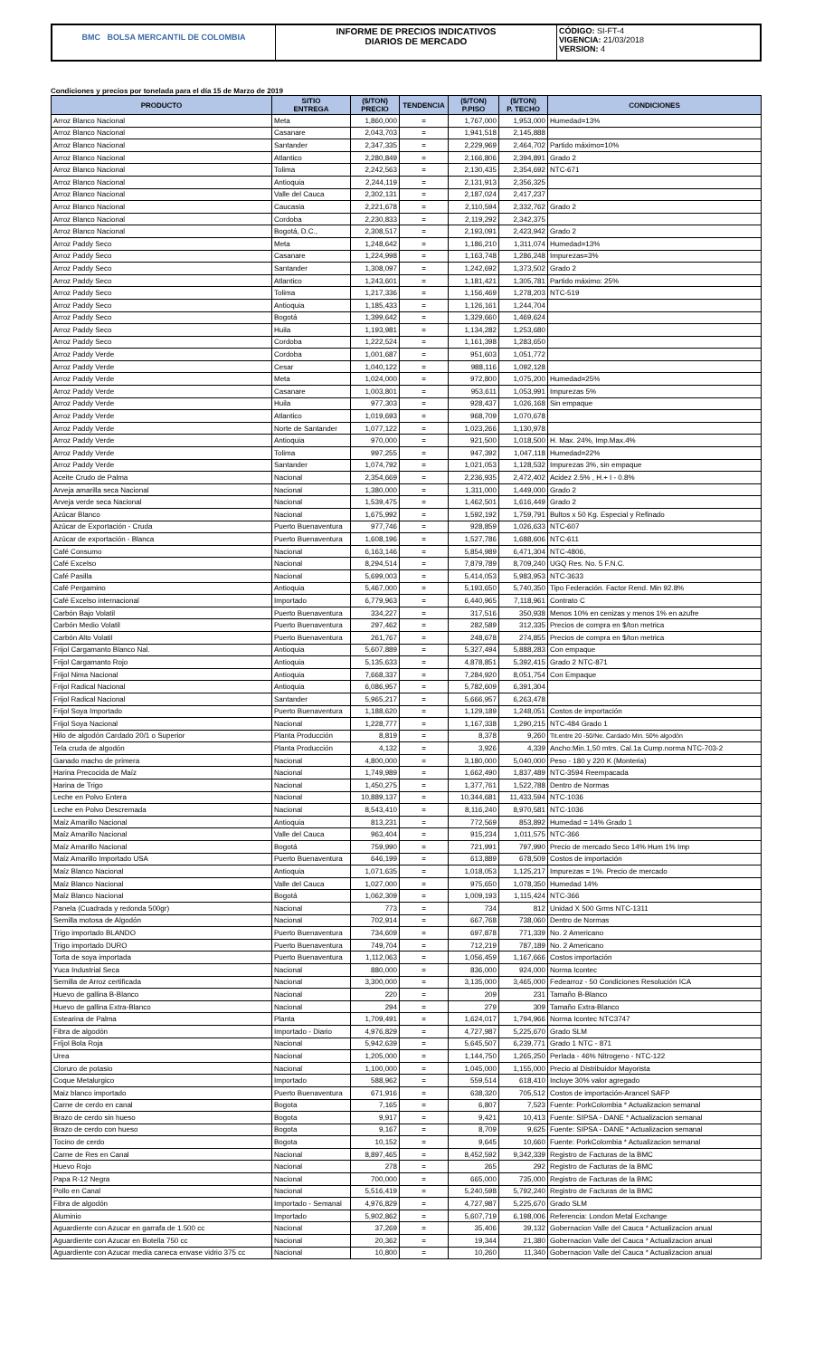| BMC BOLSA MERCANTIL DE COLOMBIA | INFORME DE PRECIOS INDICATIVOS DIARIOS DE MERCADO | CÓDIGO: SI-FT-4 VIGENCIA: 21/03/2018 VERSION: 4 |
Condiciones y precios por tonelada para el día 15 de Marzo de 2019
| PRODUCTO | SITIO ENTREGA | ($/TON) PRECIO | TENDENCIA | ($/TON) P.PISO | ($/TON) P. TECHO | CONDICIONES |
| --- | --- | --- | --- | --- | --- | --- |
| Arroz Blanco Nacional | Meta | 1,860,000 | = | 1,767,000 | 1,953,000 | Humedad=13% |
| Arroz Blanco Nacional | Casanare | 2,043,703 | = | 1,941,518 | 2,145,888 | |
| Arroz Blanco Nacional | Santander | 2,347,335 | = | 2,229,969 | 2,464,702 | Partido máximo=10% |
| Arroz Blanco Nacional | Atlantico | 2,280,849 | = | 2,166,806 | 2,394,891 | Grado 2 |
| Arroz Blanco Nacional | Tolima | 2,242,563 | = | 2,130,435 | 2,354,692 | NTC-671 |
| Arroz Blanco Nacional | Antioquia | 2,244,119 | = | 2,131,913 | 2,356,325 | |
| Arroz Blanco Nacional | Valle del Cauca | 2,302,131 | = | 2,187,024 | 2,417,237 | |
| Arroz Blanco Nacional | Caucasia | 2,221,678 | = | 2,110,594 | 2,332,762 | Grado 2 |
| Arroz Blanco Nacional | Cordoba | 2,230,833 | = | 2,119,292 | 2,342,375 | |
| Arroz Blanco Nacional | Bogotá, D.C., | 2,308,517 | = | 2,193,091 | 2,423,942 | Grado 2 |
| Arroz Paddy Seco | Meta | 1,248,642 | = | 1,186,210 | 1,311,074 | Humedad=13% |
| Arroz Paddy Seco | Casanare | 1,224,998 | = | 1,163,748 | 1,286,248 | Impurezas=3% |
| Arroz Paddy Seco | Santander | 1,308,097 | = | 1,242,692 | 1,373,502 | Grado 2 |
| Arroz Paddy Seco | Atlantico | 1,243,601 | = | 1,181,421 | 1,305,781 | Partido máximo: 25% |
| Arroz Paddy Seco | Tolima | 1,217,336 | = | 1,156,469 | 1,278,203 | NTC-519 |
| Arroz Paddy Seco | Antioquia | 1,185,433 | = | 1,126,161 | 1,244,704 | |
| Arroz Paddy Seco | Bogotá | 1,399,642 | = | 1,329,660 | 1,469,624 | |
| Arroz Paddy Seco | Huila | 1,193,981 | = | 1,134,282 | 1,253,680 | |
| Arroz Paddy Seco | Cordoba | 1,222,524 | = | 1,161,398 | 1,283,650 | |
| Arroz Paddy Verde | Cordoba | 1,001,687 | = | 951,603 | 1,051,772 | |
| Arroz Paddy Verde | Cesar | 1,040,122 | = | 988,116 | 1,092,128 | |
| Arroz Paddy Verde | Meta | 1,024,000 | = | 972,800 | 1,075,200 | Humedad=25% |
| Arroz Paddy Verde | Casanare | 1,003,801 | = | 953,611 | 1,053,991 | Impurezas 5% |
| Arroz Paddy Verde | Huila | 977,303 | = | 928,437 | 1,026,168 | Sin empaque |
| Arroz Paddy Verde | Atlantico | 1,019,693 | = | 968,709 | 1,070,678 | |
| Arroz Paddy Verde | Norte de Santander | 1,077,122 | = | 1,023,266 | 1,130,978 | |
| Arroz Paddy Verde | Antioquia | 970,000 | = | 921,500 | 1,018,500 | H. Max. 24%, Imp.Max.4% |
| Arroz Paddy Verde | Tolima | 997,255 | = | 947,392 | 1,047,118 | Humedad=22% |
| Arroz Paddy Verde | Santander | 1,074,792 | = | 1,021,053 | 1,128,532 | Impurezas 3%, sin empaque |
| Aceite Crudo de Palma | Nacional | 2,354,669 | = | 2,236,935 | 2,472,402 | Acidez 2.5% , H.+ I - 0.8% |
| Arveja amarilla seca Nacional | Nacional | 1,380,000 | = | 1,311,000 | 1,449,000 | Grado 2 |
| Arveja verde seca Nacional | Nacional | 1,539,475 | = | 1,462,501 | 1,616,449 | Grado 2 |
| Azúcar Blanco | Nacional | 1,675,992 | = | 1,592,192 | 1,759,791 | Bultos x 50 Kg. Especial y Refinado |
| Azúcar de Exportación - Cruda | Puerto Buenaventura | 977,746 | = | 928,859 | 1,026,633 | NTC-607 |
| Azúcar de exportación - Blanca | Puerto Buenaventura | 1,608,196 | = | 1,527,786 | 1,688,606 | NTC-611 |
| Café Consumo | Nacional | 6,163,146 | = | 5,854,989 | 6,471,304 | NTC-4806, |
| Café Excelso | Nacional | 8,294,514 | = | 7,879,789 | 8,709,240 | UGQ Res. No. 5 F.N.C. |
| Café Pasilla | Nacional | 5,699,003 | = | 5,414,053 | 5,983,953 | NTC-3633 |
| Café Pergamino | Antioquia | 5,467,000 | = | 5,193,650 | 5,740,350 | Tipo Federación. Factor Rend. Min 92.8% |
| Café Excelso internacional | Importado | 6,779,963 | = | 6,440,965 | 7,118,961 | Contrato C |
| Carbón Bajo Volatil | Puerto Buenaventura | 334,227 | = | 317,516 | 350,938 | Menos 10% en cenizas y menos 1% en azufre |
| Carbón Medio Volatil | Puerto Buenaventura | 297,462 | = | 282,589 | 312,335 | Precios de compra en $/ton metrica |
| Carbón Alto Volatil | Puerto Buenaventura | 261,767 | = | 248,678 | 274,855 | Precios de compra en $/ton metrica |
| Frijol Cargamanto Blanco Nal. | Antioquia | 5,607,889 | = | 5,327,494 | 5,888,283 | Con empaque |
| Frijol Cargamanto Rojo | Antioquia | 5,135,633 | = | 4,878,851 | 5,392,415 | Grado 2 NTC-871 |
| Frijol Nima Nacional | Antioquia | 7,668,337 | = | 7,284,920 | 8,051,754 | Con Empaque |
| Frijol Radical Nacional | Antioquia | 6,086,957 | = | 5,782,609 | 6,391,304 | |
| Frijol Radical Nacional | Santander | 5,965,217 | = | 5,666,957 | 6,263,478 | |
| Frijol Soya Importado | Puerto Buenaventura | 1,188,620 | = | 1,129,189 | 1,248,051 | Costos de importación |
| Frijol Soya Nacional | Nacional | 1,228,777 | = | 1,167,338 | 1,290,215 | NTC-484 Grado 1 |
| Hilo de algodón Cardado 20/1 o Superior | Planta Producción | 8,819 | = | 8,378 | 9,260 | Tit.entre 20 -50/Ne. Cardado Min. 50% algodón |
| Tela cruda de algodón | Planta Producción | 4,132 | = | 3,926 | 4,339 | Ancho:Min.1,50 mtrs. Cal.1a Cump.norma NTC-703-2 |
| Ganado macho de primera | Nacional | 4,800,000 | = | 3,180,000 | 5,040,000 | Peso - 180 y 220 K (Monteria) |
| Harina Precocida de Maíz | Nacional | 1,749,989 | = | 1,662,490 | 1,837,489 | NTC-3594 Reempacada |
| Harina de Trigo | Nacional | 1,450,275 | = | 1,377,761 | 1,522,788 | Dentro de Normas |
| Leche en Polvo Entera | Nacional | 10,889,137 | = | 10,344,681 | 11,433,594 | NTC-1036 |
| Leche en Polvo Descremada | Nacional | 8,543,410 | = | 8,116,240 | 8,970,581 | NTC-1036 |
| Maíz Amarillo Nacional | Antioquia | 813,231 | = | 772,569 | 853,892 | Humedad = 14% Grado 1 |
| Maíz Amarillo Nacional | Valle del Cauca | 963,404 | = | 915,234 | 1,011,575 | NTC-366 |
| Maíz Amarillo Nacional | Bogotá | 759,990 | = | 721,991 | 797,990 | Precio de mercado Seco 14% Hum 1% Imp |
| Maíz Amarillo Importado USA | Puerto Buenaventura | 646,199 | = | 613,889 | 678,509 | Costos de importación |
| Maíz Blanco Nacional | Antioquia | 1,071,635 | = | 1,018,053 | 1,125,217 | Impurezas = 1%. Precio de mercado |
| Maíz Blanco Nacional | Valle del Cauca | 1,027,000 | = | 975,650 | 1,078,350 | Humedad 14% |
| Maíz Blanco Nacional | Bogotá | 1,062,309 | = | 1,009,193 | 1,115,424 | NTC-366 |
| Panela (Cuadrada y redonda 500gr) | Nacional | 773 | = | 734 | 812 | Unidad X 500 Grms NTC-1311 |
| Semilla motosa de Algodón | Nacional | 702,914 | = | 667,768 | 738,060 | Dentro de Normas |
| Trigo importado BLANDO | Puerto Buenaventura | 734,609 | = | 697,878 | 771,339 | No. 2 Americano |
| Trigo importado DURO | Puerto Buenaventura | 749,704 | = | 712,219 | 787,189 | No. 2 Americano |
| Torta de soya importada | Puerto Buenaventura | 1,112,063 | = | 1,056,459 | 1,167,666 | Costos importación |
| Yuca Industrial Seca | Nacional | 880,000 | = | 836,000 | 924,000 | Norma Icontec |
| Semilla de Arroz certificada | Nacional | 3,300,000 | = | 3,135,000 | 3,465,000 | Fedearroz - 50 Condiciones Resolución ICA |
| Huevo de gallina B-Blanco | Nacional | 220 | = | 209 | 231 | Tamaño B-Blanco |
| Huevo de gallina Extra-Blanco | Nacional | 294 | = | 279 | 309 | Tamaño Extra-Blanco |
| Estearina de Palma | Planta | 1,709,491 | = | 1,624,017 | 1,794,966 | Norma Icontec NTC3747 |
| Fibra de algodón | Importado - Diario | 4,976,829 | = | 4,727,987 | 5,225,670 | Grado SLM |
| Fríjol Bola Roja | Nacional | 5,942,639 | = | 5,645,507 | 6,239,771 | Grado 1 NTC - 871 |
| Urea | Nacional | 1,205,000 | = | 1,144,750 | 1,265,250 | Perlada - 46% Nitrogeno - NTC-122 |
| Cloruro de potasio | Nacional | 1,100,000 | = | 1,045,000 | 1,155,000 | Precio al Distribuidor Mayorista |
| Coque Metalurgico | Importado | 588,962 | = | 559,514 | 618,410 | Incluye 30% valor agregado |
| Maiz blanco importado | Puerto Buenaventura | 671,916 | = | 638,320 | 705,512 | Costos de importación-Arancel SAFP |
| Carne de cerdo en canal | Bogota | 7,165 | = | 6,807 | 7,523 | Fuente: PorkColombia * Actualizacion semanal |
| Brazo de cerdo sin hueso | Bogota | 9,917 | = | 9,421 | 10,413 | Fuente: SIPSA - DANE * Actualizacion semanal |
| Brazo de cerdo con hueso | Bogota | 9,167 | = | 8,709 | 9,625 | Fuente: SIPSA - DANE * Actualizacion semanal |
| Tocino de cerdo | Bogota | 10,152 | = | 9,645 | 10,660 | Fuente: PorkColombia * Actualizacion semanal |
| Carne de Res en Canal | Nacional | 8,897,465 | = | 8,452,592 | 9,342,339 | Registro de Facturas de la BMC |
| Huevo Rojo | Nacional | 278 | = | 265 | 292 | Registro de Facturas de la BMC |
| Papa R-12 Negra | Nacional | 700,000 | = | 665,000 | 735,000 | Registro de Facturas de la BMC |
| Pollo en Canal | Nacional | 5,516,419 | = | 5,240,598 | 5,792,240 | Registro de Facturas de la BMC |
| Fibra de algodón | Importado - Semanal | 4,976,829 | = | 4,727,987 | 5,225,670 | Grado SLM |
| Aluminio | Importado | 5,902,862 | = | 5,607,719 | 6,198,006 | Referencia: London Metal Exchange |
| Aguardiente con Azucar en garrafa de 1.500 cc | Nacional | 37,269 | = | 35,406 | 39,132 | Gobernacion Valle del Cauca * Actualizacion anual |
| Aguardiente con Azucar en Botella 750 cc | Nacional | 20,362 | = | 19,344 | 21,380 | Gobernacion Valle del Cauca * Actualizacion anual |
| Aguardiente con Azucar media caneca envase vidrio 375 cc | Nacional | 10,800 | = | 10,260 | 11,340 | Gobernacion Valle del Cauca * Actualizacion anual |